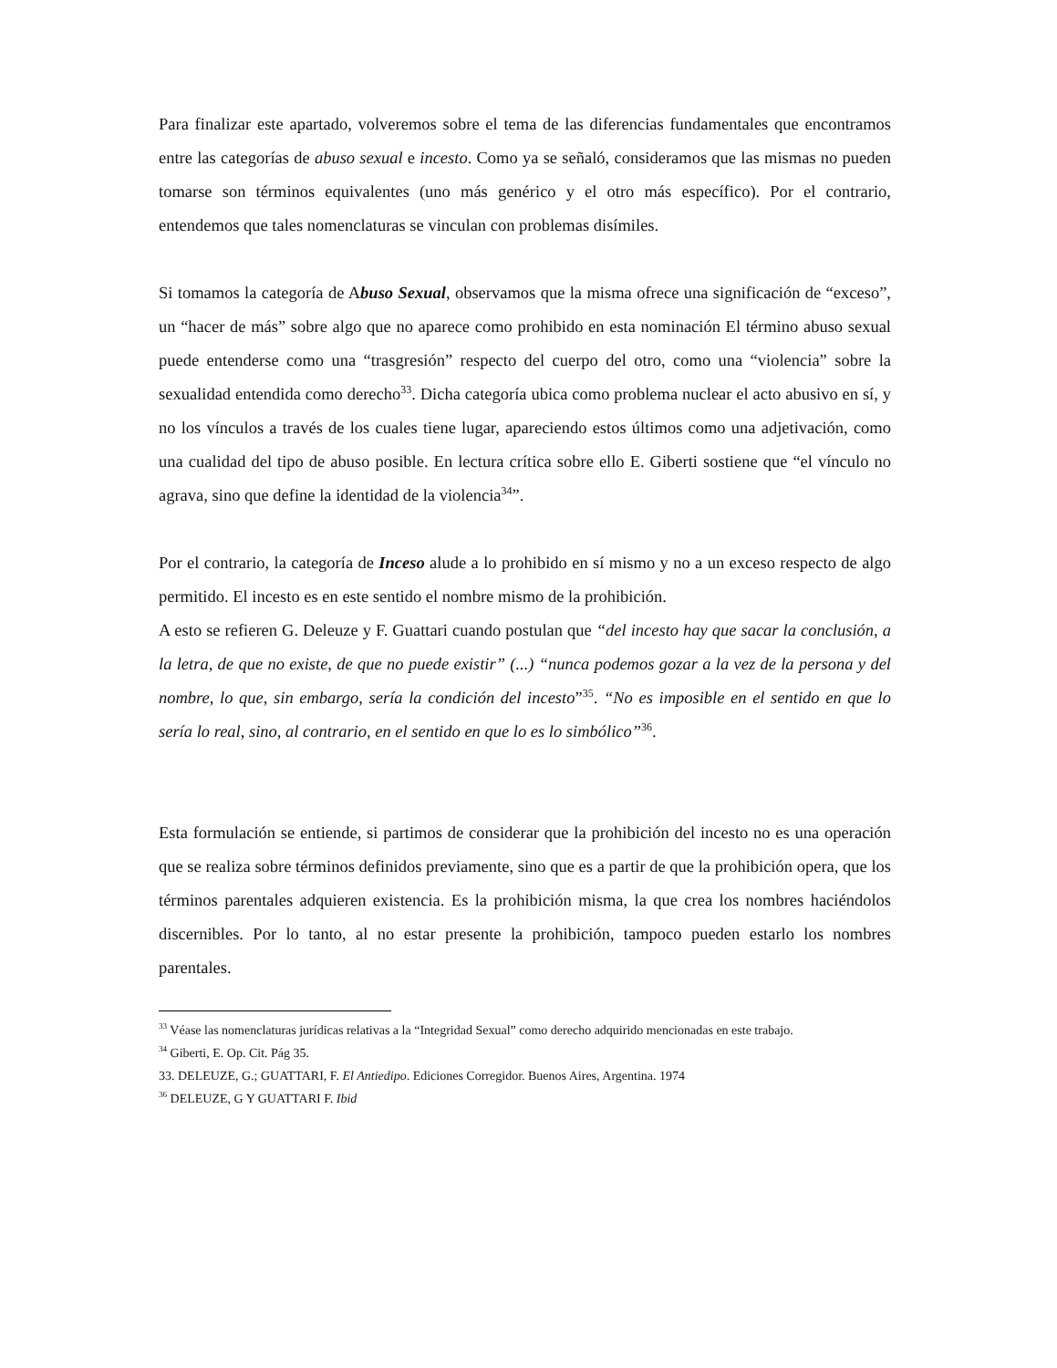Para finalizar este apartado, volveremos sobre el tema de las diferencias fundamentales que encontramos entre las categorías de abuso sexual e incesto. Como ya se señaló, consideramos que las mismas no pueden tomarse son términos equivalentes (uno más genérico y el otro más específico). Por el contrario, entendemos que tales nomenclaturas se vinculan con problemas disímiles.
Si tomamos la categoría de Abuso Sexual, observamos que la misma ofrece una significación de “exceso”, un “hacer de más” sobre algo que no aparece como prohibido en esta nominación El término abuso sexual puede entenderse como una “trasgresión” respecto del cuerpo del otro, como una “violencia” sobre la sexualidad entendida como derecho<sup>33</sup>. Dicha categoría ubica como problema nuclear el acto abusivo en sí, y no los vínculos a través de los cuales tiene lugar, apareciendo estos últimos como una adjetivación, como una cualidad del tipo de abuso posible. En lectura crítica sobre ello E. Giberti sostiene que “el vínculo no agrava, sino que define la identidad de la violencia<sup>34</sup>”.
Por el contrario, la categoría de Inceso alude a lo prohibido en sí mismo y no a un exceso respecto de algo permitido. El incesto es en este sentido el nombre mismo de la prohibición.
A esto se refieren G. Deleuze y F. Guattari cuando postulan que “del incesto hay que sacar la conclusión, a la letra, de que no existe, de que no puede existir” (...) “nunca podemos gozar a la vez de la persona y del nombre, lo que, sin embargo, sería la condición del incesto”<sup>35</sup>. “No es imposible en el sentido en que lo sería lo real, sino, al contrario, en el sentido en que lo es lo simbólico”<sup>36</sup>.
Esta formulación se entiende, si partimos de considerar que la prohibición del incesto no es una operación que se realiza sobre términos definidos previamente, sino que es a partir de que la prohibición opera, que los términos parentales adquieren existencia. Es la prohibición misma, la que crea los nombres haciéndolos discernibles. Por lo tanto, al no estar presente la prohibición, tampoco pueden estarlo los nombres parentales.
<sup>33</sup> Véase las nomenclaturas jurídicas relativas a la “Integridad Sexual” como derecho adquirido mencionadas en este trabajo.
<sup>34</sup> Giberti, E. Op. Cit. Pág 35.
33. DELEUZE, G.; GUATTARI, F. El Antiedipo. Ediciones Corregidor. Buenos Aires, Argentina. 1974
<sup>36</sup> DELEUZE, G Y GUATTARI F. Ibid